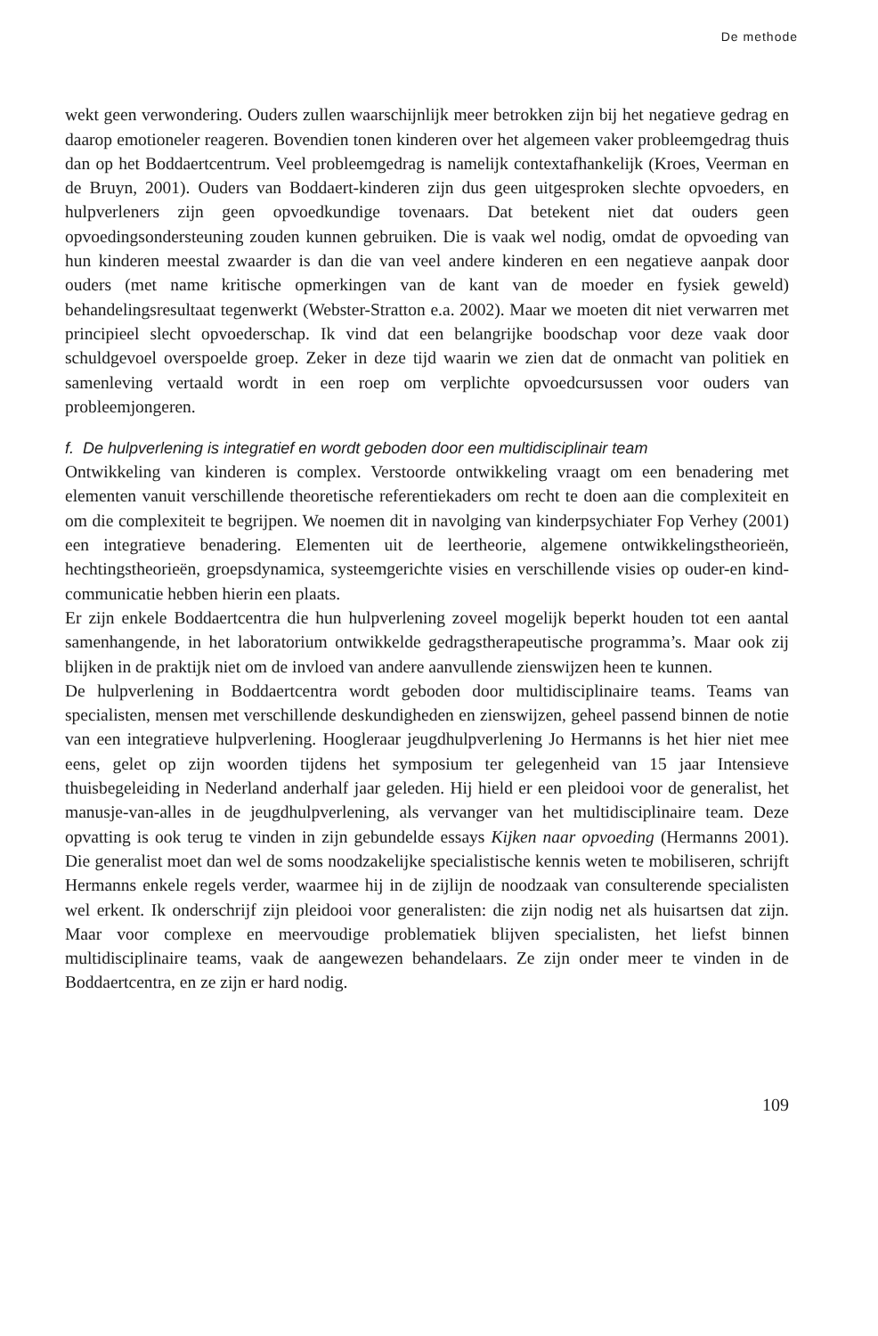De methode
wekt geen verwondering. Ouders zullen waarschijnlijk meer betrokken zijn bij het negatieve gedrag en daarop emotioneler reageren. Bovendien tonen kinderen over het algemeen vaker probleemgedrag thuis dan op het Boddaertcentrum. Veel probleemgedrag is namelijk contextafhankelijk (Kroes, Veerman en de Bruyn, 2001). Ouders van Boddaert-kinderen zijn dus geen uitgesproken slechte opvoeders, en hulpverleners zijn geen opvoedkundige tovenaars. Dat betekent niet dat ouders geen opvoedingsondersteuning zouden kunnen gebruiken. Die is vaak wel nodig, omdat de opvoeding van hun kinderen meestal zwaarder is dan die van veel andere kinderen en een negatieve aanpak door ouders (met name kritische opmerkingen van de kant van de moeder en fysiek geweld) behandelingsresultaat tegenwerkt (Webster-Stratton e.a. 2002). Maar we moeten dit niet verwarren met principieel slecht opvoederschap. Ik vind dat een belangrijke boodschap voor deze vaak door schuldgevoel overspoelde groep. Zeker in deze tijd waarin we zien dat de onmacht van politiek en samenleving vertaald wordt in een roep om verplichte opvoedcursussen voor ouders van probleemjongeren.
f. De hulpverlening is integratief en wordt geboden door een multidisciplinair team
Ontwikkeling van kinderen is complex. Verstoorde ontwikkeling vraagt om een benadering met elementen vanuit verschillende theoretische referentiekaders om recht te doen aan die complexiteit en om die complexiteit te begrijpen. We noemen dit in navolging van kinderpsychiater Fop Verhey (2001) een integratieve benadering. Elementen uit de leertheorie, algemene ontwikkelingstheorieën, hechtingstheorieën, groepsdynamica, systeemgerichte visies en verschillende visies op ouder-en kind-communicatie hebben hierin een plaats.
Er zijn enkele Boddaertcentra die hun hulpverlening zoveel mogelijk beperkt houden tot een aantal samenhangende, in het laboratorium ontwikkelde gedragstherapeutische programma’s. Maar ook zij blijken in de praktijk niet om de invloed van andere aanvullende zienswijzen heen te kunnen.
De hulpverlening in Boddaertcentra wordt geboden door multidisciplinaire teams. Teams van specialisten, mensen met verschillende deskundigheden en zienswijzen, geheel passend binnen de notie van een integratieve hulpverlening. Hoogleraar jeugdhulpverlening Jo Hermanns is het hier niet mee eens, gelet op zijn woorden tijdens het symposium ter gelegenheid van 15 jaar Intensieve thuisbegeleiding in Nederland anderhalf jaar geleden. Hij hield er een pleidooi voor de generalist, het manusje-van-alles in de jeugdhulpverlening, als vervanger van het multidisciplinaire team. Deze opvatting is ook terug te vinden in zijn gebundelde essays Kijken naar opvoeding (Hermanns 2001). Die generalist moet dan wel de soms noodzakelijke specialistische kennis weten te mobiliseren, schrijft Hermanns enkele regels verder, waarmee hij in de zijlijn de noodzaak van consulterende specialisten wel erkent. Ik onderschrijf zijn pleidooi voor generalisten: die zijn nodig net als huisartsen dat zijn. Maar voor complexe en meervoudige problematiek blijven specialisten, het liefst binnen multidisciplinaire teams, vaak de aangewezen behandelaars. Ze zijn onder meer te vinden in de Boddaertcentra, en ze zijn er hard nodig.
109